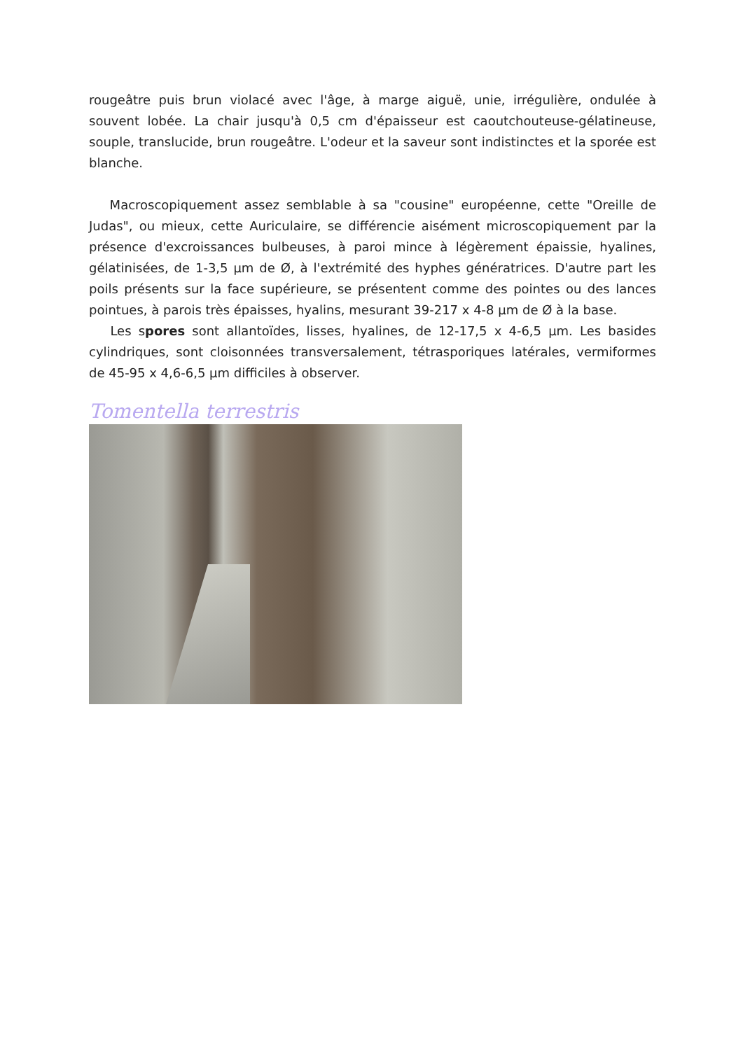rougeâtre puis brun violacé avec l'âge, à marge aiguë, unie, irrégulière, ondulée à souvent lobée. La chair jusqu'à 0,5 cm d'épaisseur est caoutchouteuse-gélatineuse, souple, translucide, brun rougeâtre. L'odeur et la saveur sont indistinctes et la sporée est blanche.
Macroscopiquement assez semblable à sa "cousine" européenne, cette "Oreille de Judas", ou mieux, cette Auriculaire, se différencie aisément microscopiquement par la présence d'excroissances bulbeuses, à paroi mince à légèrement épaissie, hyalines, gélatinisées, de 1-3,5 µm de Ø, à l'extrémité des hyphes génératrices. D'autre part les poils présents sur la face supérieure, se présentent comme des pointes ou des lances pointues, à parois très épaisses, hyalins, mesurant 39-217 x 4-8 µm de Ø à la base.
Les spores sont allantoïdes, lisses, hyalines, de 12-17,5 x 4-6,5 µm. Les basides cylindriques, sont cloisonnées transversalement, tétrasporiques latérales, vermiformes de 45-95 x 4,6-6,5 µm difficiles à observer.
Tomentella terrestris